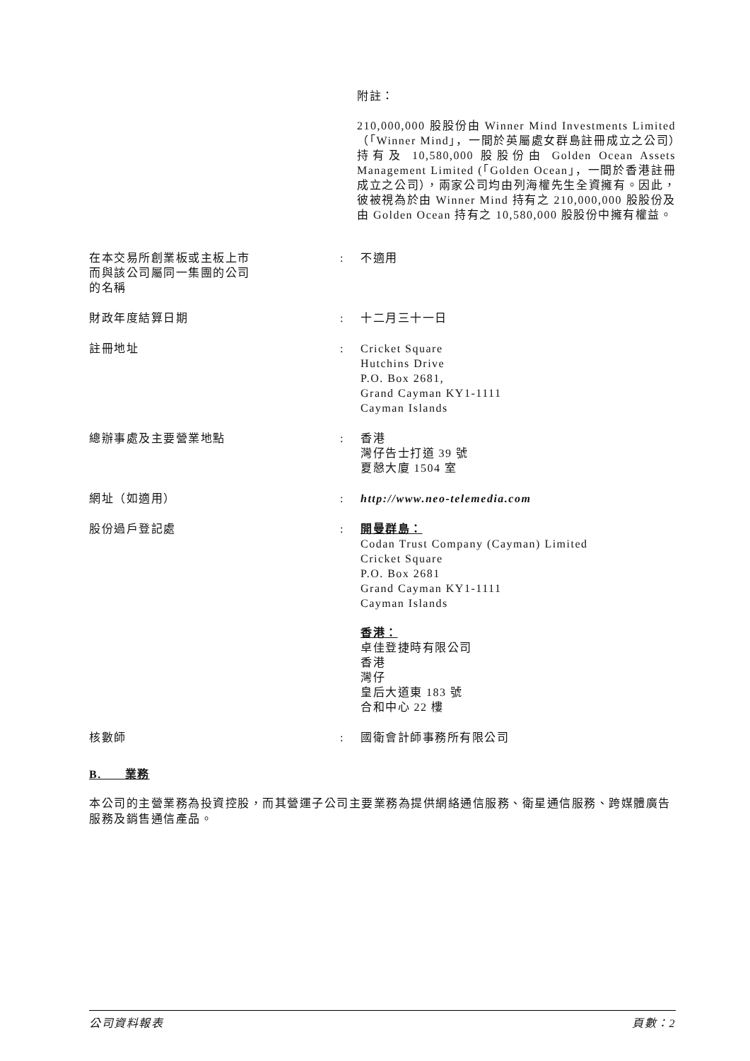附註：
210,000,000 股股份由 Winner Mind Investments Limited（「Winner Mind」，一間於英屬處女群島註冊成立之公司）持有及 10,580,000 股股份由 Golden Ocean Assets Management Limited (「Golden Ocean」，一間於香港註冊成立之公司），兩家公司均由列海權先生全資擁有。因此，彼被視為於由 Winner Mind 持有之 210,000,000 股股份及由 Golden Ocean 持有之 10,580,000 股股份中擁有權益。
| 在本交易所創業板或主板上市 而與該公司屬同一集團的公司 的名稱 | : | 不適用 |
| 財政年度結算日期 | : | 十二月三十一日 |
| 註冊地址 | : | Cricket Square Hutchins Drive P.O. Box 2681, Grand Cayman KY1-1111 Cayman Islands |
| 總辦事處及主要營業地點 | : | 香港 灣仔告士打道 39 號 夏慤大廈 1504 室 |
| 網址（如適用） | : | http://www.neo-telemedia.com |
| 股份過戶登記處 | : | 開曼群島： Codan Trust Company (Cayman) Limited Cricket Square P.O. Box 2681 Grand Cayman KY1-1111 Cayman Islands 香港： 卓佳登捷時有限公司 香港 灣仔 皇后大道東 183 號 合和中心 22 樓 |
| 核數師 | : | 國衛會計師事務所有限公司 |
B. 業務
本公司的主營業務為投資控股，而其營運子公司主要業務為提供網絡通信服務、衛星通信服務、跨媒體廣告服務及銷售通信產品。
公司資料報表 頁數：2